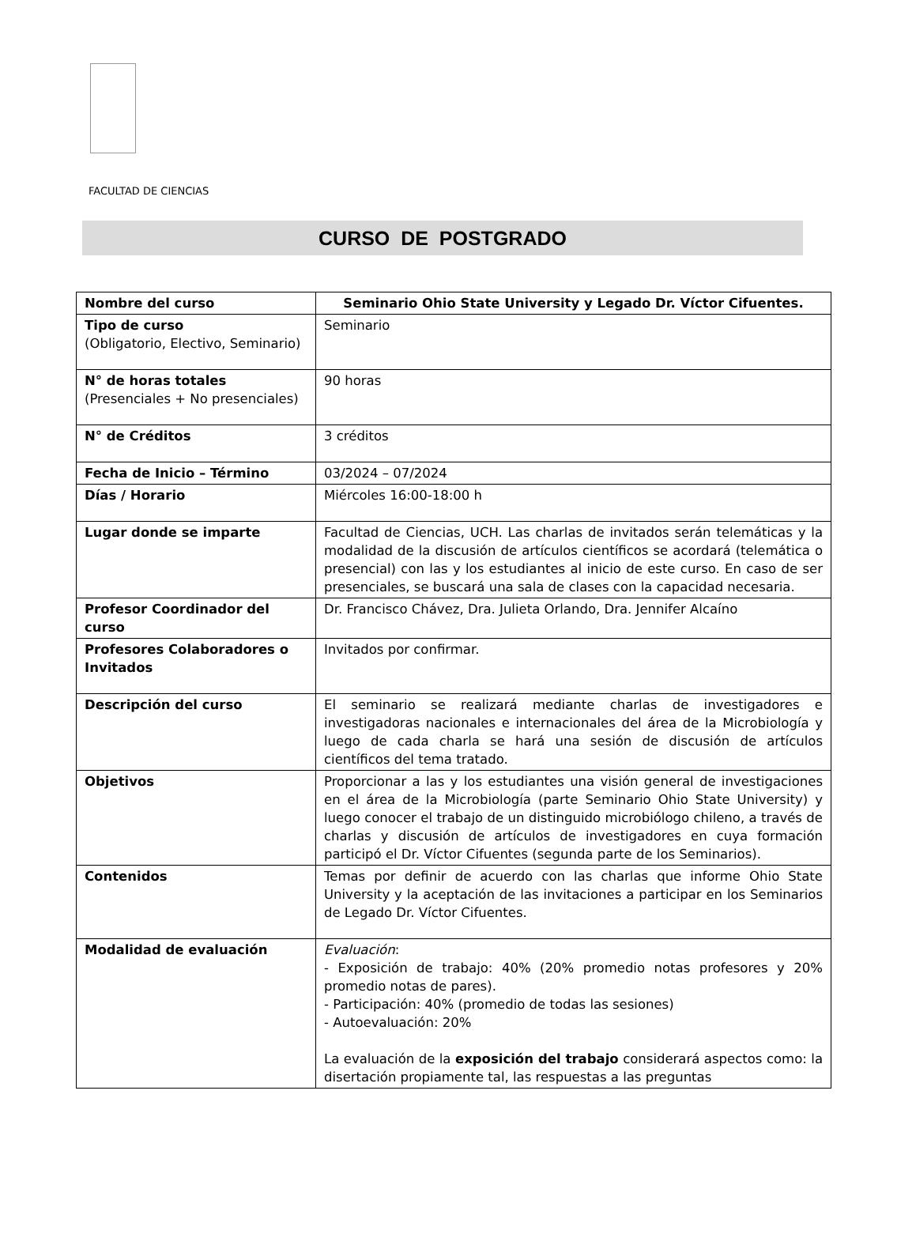FACULTAD DE CIENCIAS
CURSO DE POSTGRADO
| Nombre del curso | Seminario Ohio State University y Legado Dr. Víctor Cifuentes. |
| --- | --- |
| Tipo de curso (Obligatorio, Electivo, Seminario) | Seminario |
| N° de horas totales (Presenciales + No presenciales) | 90 horas |
| N° de Créditos | 3 créditos |
| Fecha de Inicio – Término | 03/2024 – 07/2024 |
| Días / Horario | Miércoles 16:00-18:00 h |
| Lugar donde se imparte | Facultad de Ciencias, UCH. Las charlas de invitados serán telemáticas y la modalidad de la discusión de artículos científicos se acordará (telemática o presencial) con las y los estudiantes al inicio de este curso. En caso de ser presenciales, se buscará una sala de clases con la capacidad necesaria. |
| Profesor Coordinador del curso | Dr. Francisco Chávez, Dra. Julieta Orlando, Dra. Jennifer Alcaíno |
| Profesores Colaboradores o Invitados | Invitados por confirmar. |
| Descripción del curso | El seminario se realizará mediante charlas de investigadores e investigadoras nacionales e internacionales del área de la Microbiología y luego de cada charla se hará una sesión de discusión de artículos científicos del tema tratado. |
| Objetivos | Proporcionar a las y los estudiantes una visión general de investigaciones en el área de la Microbiología (parte Seminario Ohio State University) y luego conocer el trabajo de un distinguido microbiólogo chileno, a través de charlas y discusión de artículos de investigadores en cuya formación participó el Dr. Víctor Cifuentes (segunda parte de los Seminarios). |
| Contenidos | Temas por definir de acuerdo con las charlas que informe Ohio State University y la aceptación de las invitaciones a participar en los Seminarios de Legado Dr. Víctor Cifuentes. |
| Modalidad de evaluación | Evaluación : - Exposición de trabajo: 40% (20% promedio notas profesores y 20% promedio notas de pares). - Participación: 40% (promedio de todas las sesiones) - Autoevaluación: 20% La evaluación de la exposición del trabajo considerará aspectos como: la disertación propiamente tal, las respuestas a las preguntas |